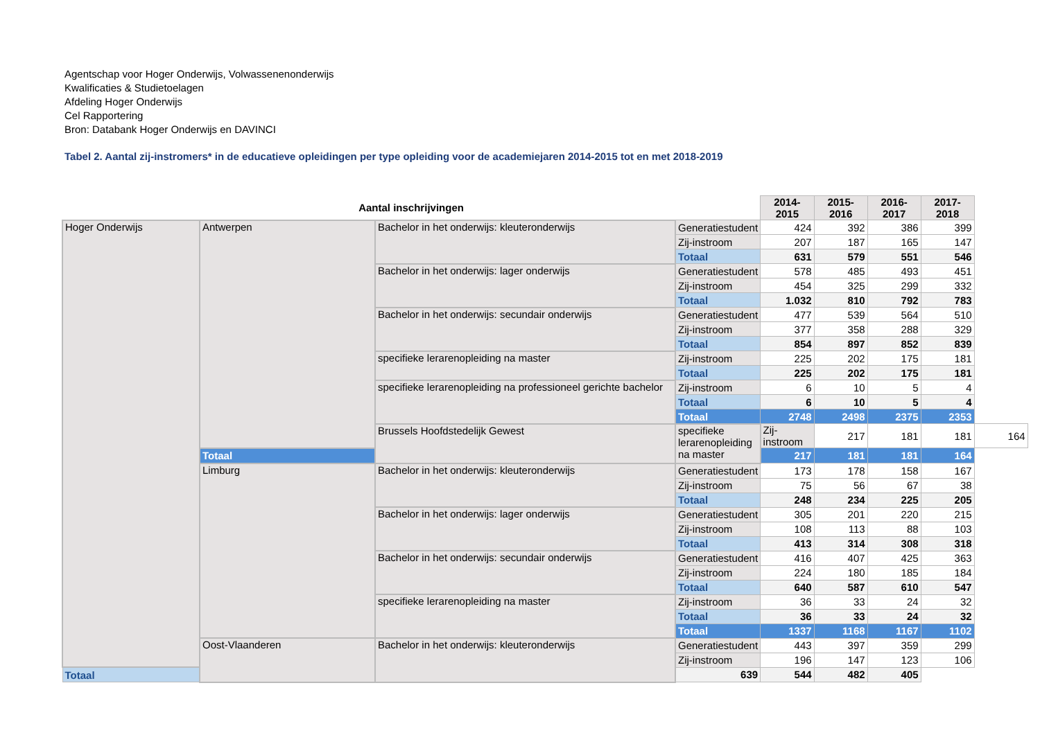Agentschap voor Hoger Onderwijs, Volwassenenonderwijs
Kwalificaties & Studietoelagen
Afdeling Hoger Onderwijs
Cel Rapportering
Bron: Databank Hoger Onderwijs en DAVINCI
Tabel 2. Aantal zij-instromers* in de educatieve opleidingen per type opleiding voor de academiejaren 2014-2015 tot en met 2018-2019
| Aantal inschrijvingen | | | | 2014-2015 | 2015-2016 | 2016-2017 | 2017-2018 | | |
| --- | --- | --- | --- | --- | --- | --- | --- | --- | --- |
| Hoger Onderwijs | Antwerpen | Bachelor in het onderwijs: kleuteronderwijs | Generatiestudent | 424 | 392 | 386 | 399 | | |
| | | | Zij-instroom | 207 | 187 | 165 | 147 | | |
| | | | Totaal | 631 | 579 | 551 | 546 | | |
| | | Bachelor in het onderwijs: lager onderwijs | Generatiestudent | 578 | 485 | 493 | 451 | | |
| | | | Zij-instroom | 454 | 325 | 299 | 332 | | |
| | | | Totaal | 1.032 | 810 | 792 | 783 | | |
| | | Bachelor in het onderwijs: secundair onderwijs | Generatiestudent | 477 | 539 | 564 | 510 | | |
| | | | Zij-instroom | 377 | 358 | 288 | 329 | | |
| | | | Totaal | 854 | 897 | 852 | 839 | | |
| | | specifieke lerarenopleiding na master | Zij-instroom | 225 | 202 | 175 | 181 | | |
| | | | Totaal | 225 | 202 | 175 | 181 | | |
| | | specifieke lerarenopleiding na professioneel gerichte bachelor | Zij-instroom | 6 | 10 | 5 | 4 | | |
| | | | Totaal | 6 | 10 | 5 | 4 | | |
| | | | Totaal | 2748 | 2498 | 2375 | 2353 | | |
| | | | Brussels Hoofdstedelijk Gewest | specifieke lerarenopleiding na master | Zij-instroom | 217 | 181 | 181 | 164 |
| | Totaal | 217 | | | 181 | 181 | 164 | | |
| | Limburg | Bachelor in het onderwijs: kleuteronderwijs | Generatiestudent | 173 | 178 | 158 | 167 | | |
| | | | Zij-instroom | 75 | 56 | 67 | 38 | | |
| | | | Totaal | 248 | 234 | 225 | 205 | | |
| | | Bachelor in het onderwijs: lager onderwijs | Generatiestudent | 305 | 201 | 220 | 215 | | |
| | | | Zij-instroom | 108 | 113 | 88 | 103 | | |
| | | | Totaal | 413 | 314 | 308 | 318 | | |
| | | Bachelor in het onderwijs: secundair onderwijs | Generatiestudent | 416 | 407 | 425 | 363 | | |
| | | | Zij-instroom | 224 | 180 | 185 | 184 | | |
| | | | Totaal | 640 | 587 | 610 | 547 | | |
| | | specifieke lerarenopleiding na master | Zij-instroom | 36 | 33 | 24 | 32 | | |
| | | | Totaal | 36 | 33 | 24 | 32 | | |
| | | | Totaal | 1337 | 1168 | 1167 | 1102 | | |
| | Oost-Vlaanderen | Bachelor in het onderwijs: kleuteronderwijs | Generatiestudent | 443 | 397 | 359 | 299 | | |
| | | | Zij-instroom | 196 | 147 | 123 | 106 | | |
| Totaal | | | 639 | 544 | 482 | 405 | | | |